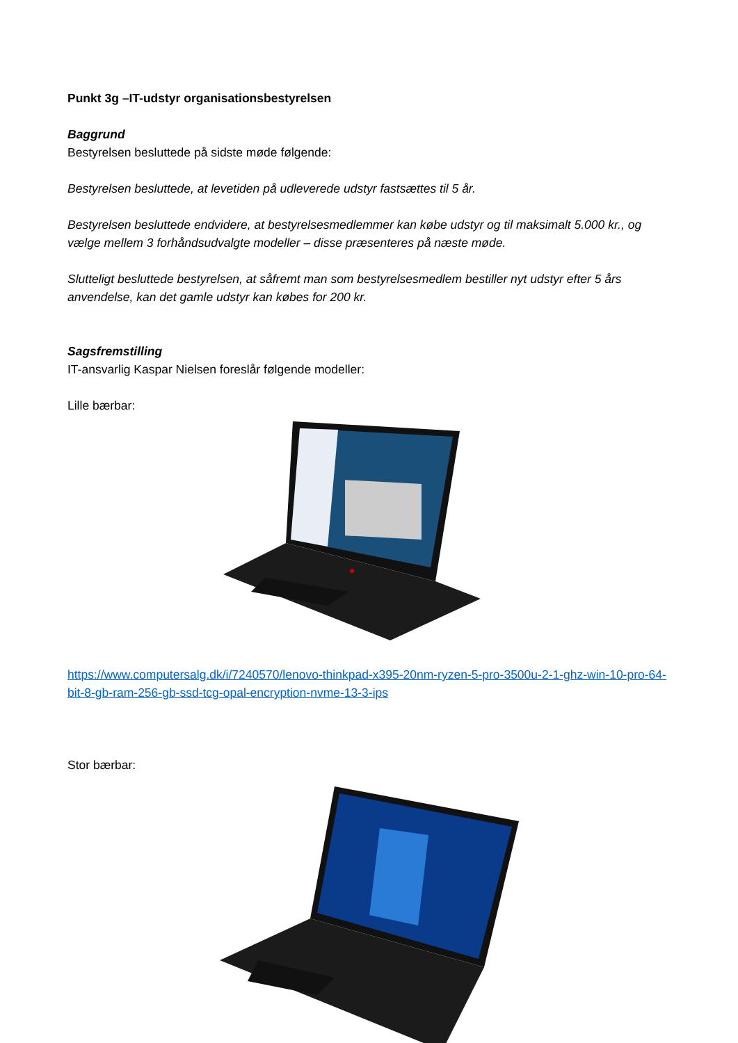Punkt 3g –IT-udstyr organisationsbestyrelsen
Baggrund
Bestyrelsen besluttede på sidste møde følgende:
Bestyrelsen besluttede, at levetiden på udleverede udstyr fastsættes til 5 år.
Bestyrelsen besluttede endvidere, at bestyrelsesmedlemmer kan købe udstyr og til maksimalt 5.000 kr., og vælge mellem 3 forhåndsudvalgte modeller – disse præsenteres på næste møde.
Slutteligt besluttede bestyrelsen, at såfremt man som bestyrelsesmedlem bestiller nyt udstyr efter 5 års anvendelse, kan det gamle udstyr kan købes for 200 kr.
Sagsfremstilling
IT-ansvarlig Kaspar Nielsen foreslår følgende modeller:
Lille bærbar:
https://www.computersalg.dk/i/7240570/lenovo-thinkpad-x395-20nm-ryzen-5-pro-3500u-2-1-ghz-win-10-pro-64-bit-8-gb-ram-256-gb-ssd-tcg-opal-encryption-nvme-13-3-ips
Stor bærbar: